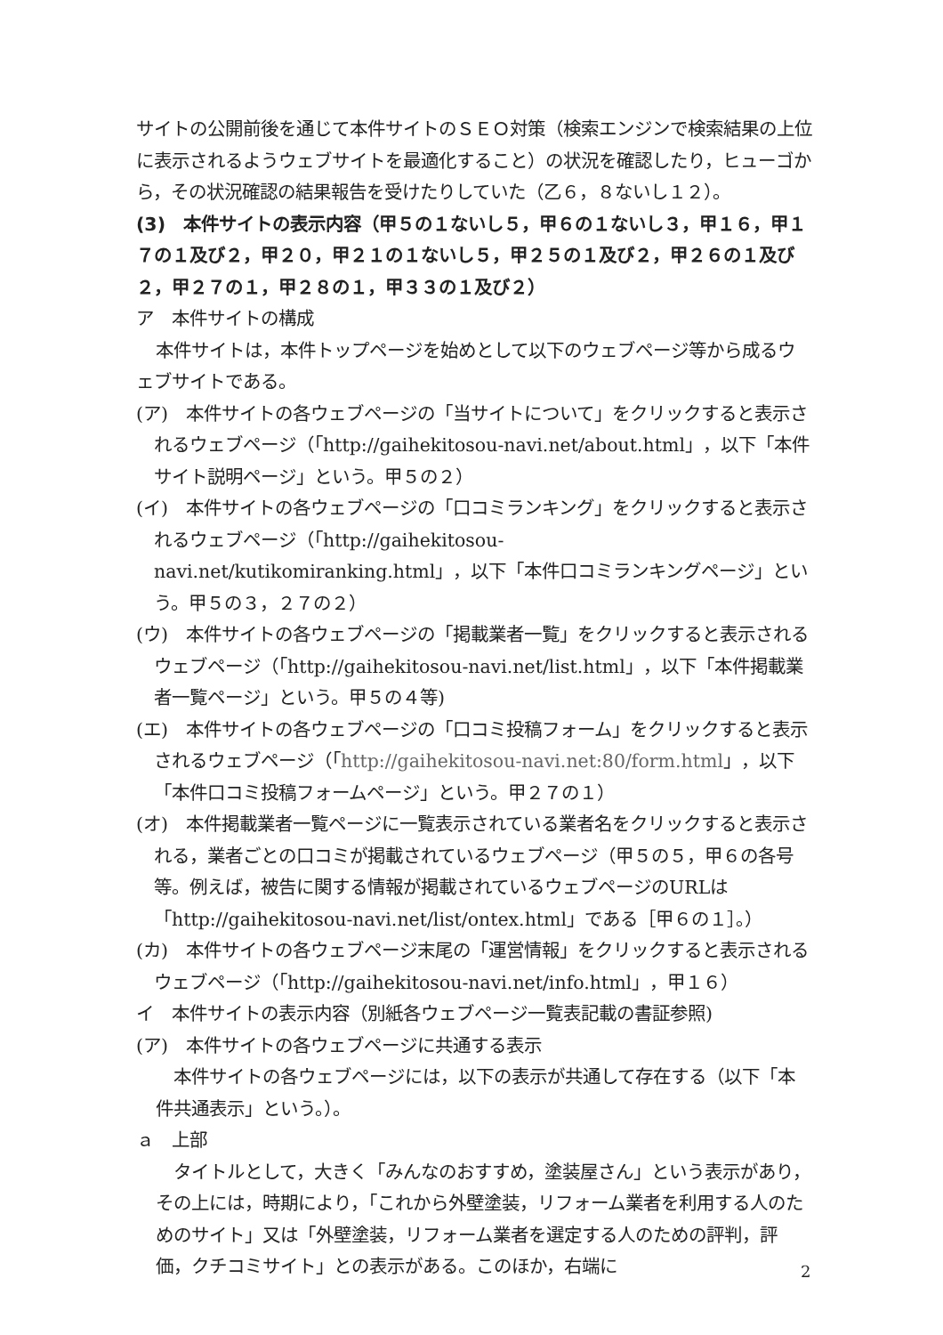サイトの公開前後を通じて本件サイトのＳＥＯ対策（検索エンジンで検索結果の上位に表示されるようウェブサイトを最適化すること）の状況を確認したり，ヒューゴから，その状況確認の結果報告を受けたりしていた（乙６，８ないし１２）。
(3)　本件サイトの表示内容（甲５の１ないし５，甲６の１ないし３，甲１６，甲１７の１及び２，甲２０，甲２１の１ないし５，甲２５の１及び２，甲２６の１及び２，甲２７の１，甲２８の１，甲３３の１及び２）
ア　本件サイトの構成
本件サイトは，本件トップページを始めとして以下のウェブページ等から成るウェブサイトである。
(ア)　本件サイトの各ウェブページの「当サイトについて」をクリックすると表示されるウェブページ（「http://gaihekitosou-navi.net/about.html」，以下「本件サイト説明ページ」という。甲５の２）
(イ)　本件サイトの各ウェブページの「口コミランキング」をクリックすると表示されるウェブページ（「http://gaihekitosou-navi.net/kutikomiranking.html」，以下「本件口コミランキングページ」という。甲５の３，２７の２）
(ウ)　本件サイトの各ウェブページの「掲載業者一覧」をクリックすると表示されるウェブページ（「http://gaihekitosou-navi.net/list.html」，以下「本件掲載業者一覧ページ」という。甲５の４等)
(エ)　本件サイトの各ウェブページの「口コミ投稿フォーム」をクリックすると表示されるウェブページ（「http://gaihekitosou-navi.net:80/form.html」，以下「本件口コミ投稿フォームページ」という。甲２７の１）
(オ)　本件掲載業者一覧ページに一覧表示されている業者名をクリックすると表示される，業者ごとの口コミが掲載されているウェブページ（甲５の５，甲６の各号等。例えば，被告に関する情報が掲載されているウェブページのURLは「http://gaihekitosou-navi.net/list/ontex.html」である［甲６の１］。）
(カ)　本件サイトの各ウェブページ末尾の「運営情報」をクリックすると表示されるウェブページ（「http://gaihekitosou-navi.net/info.html」，甲１６）
イ　本件サイトの表示内容（別紙各ウェブページ一覧表記載の書証参照)
(ア)　本件サイトの各ウェブページに共通する表示
本件サイトの各ウェブページには，以下の表示が共通して存在する（以下「本件共通表示」という。）。
ａ　上部
タイトルとして，大きく「みんなのおすすめ，塗装屋さん」という表示があり，その上には，時期により，「これから外壁塗装，リフォーム業者を利用する人のためのサイト」又は「外壁塗装，リフォーム業者を選定する人のための評判，評価，クチコミサイト」との表示がある。このほか，右端に
2